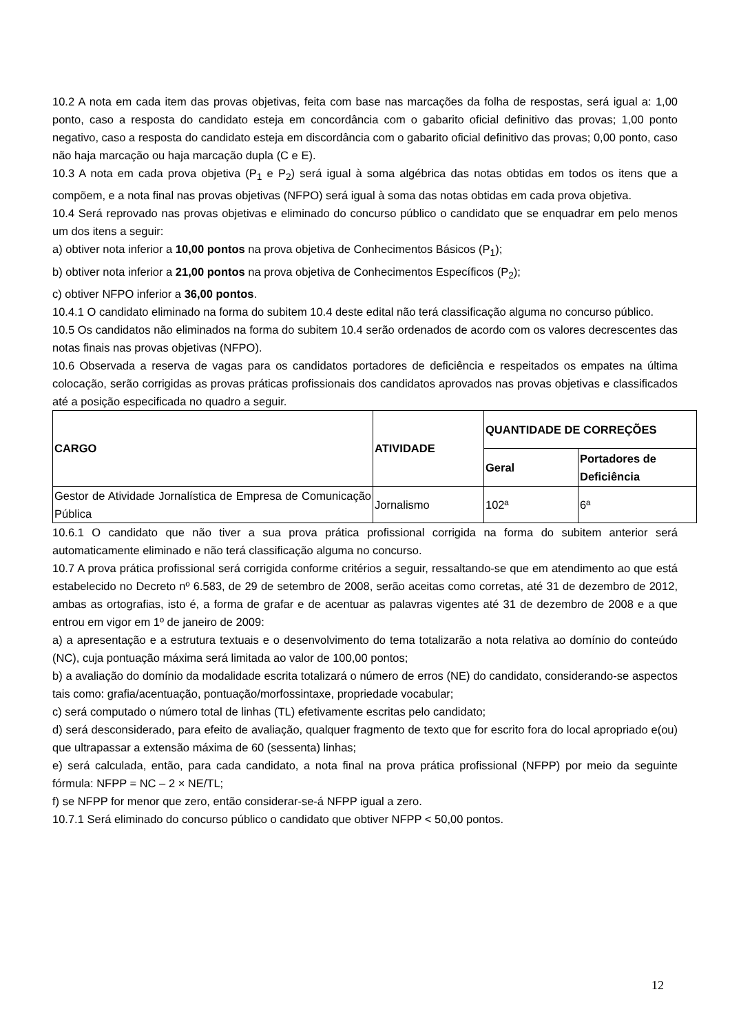10.2 A nota em cada item das provas objetivas, feita com base nas marcações da folha de respostas, será igual a: 1,00 ponto, caso a resposta do candidato esteja em concordância com o gabarito oficial definitivo das provas; 1,00 ponto negativo, caso a resposta do candidato esteja em discordância com o gabarito oficial definitivo das provas; 0,00 ponto, caso não haja marcação ou haja marcação dupla (C e E).
10.3 A nota em cada prova objetiva (P<sub>1</sub> e P<sub>2</sub>) será igual à soma algébrica das notas obtidas em todos os itens que a compõem, e a nota final nas provas objetivas (NFPO) será igual à soma das notas obtidas em cada prova objetiva.
10.4 Será reprovado nas provas objetivas e eliminado do concurso público o candidato que se enquadrar em pelo menos um dos itens a seguir:
a) obtiver nota inferior a 10,00 pontos na prova objetiva de Conhecimentos Básicos (P<sub>1</sub>);
b) obtiver nota inferior a 21,00 pontos na prova objetiva de Conhecimentos Específicos (P<sub>2</sub>);
c) obtiver NFPO inferior a 36,00 pontos.
10.4.1 O candidato eliminado na forma do subitem 10.4 deste edital não terá classificação alguma no concurso público.
10.5 Os candidatos não eliminados na forma do subitem 10.4 serão ordenados de acordo com os valores decrescentes das notas finais nas provas objetivas (NFPO).
10.6 Observada a reserva de vagas para os candidatos portadores de deficiência e respeitados os empates na última colocação, serão corrigidas as provas práticas profissionais dos candidatos aprovados nas provas objetivas e classificados até a posição especificada no quadro a seguir.
| CARGO | ATIVIDADE | QUANTIDADE DE CORREÇÕES | |
| --- | --- | --- | --- |
| | | Geral | Portadores de Deficiência |
| Gestor de Atividade Jornalística de Empresa de Comunicação Pública | Jornalismo | 102ª | 6ª |
10.6.1 O candidato que não tiver a sua prova prática profissional corrigida na forma do subitem anterior será automaticamente eliminado e não terá classificação alguma no concurso.
10.7 A prova prática profissional será corrigida conforme critérios a seguir, ressaltando-se que em atendimento ao que está estabelecido no Decreto nº 6.583, de 29 de setembro de 2008, serão aceitas como corretas, até 31 de dezembro de 2012, ambas as ortografias, isto é, a forma de grafar e de acentuar as palavras vigentes até 31 de dezembro de 2008 e a que entrou em vigor em 1º de janeiro de 2009:
a) a apresentação e a estrutura textuais e o desenvolvimento do tema totalizarão a nota relativa ao domínio do conteúdo (NC), cuja pontuação máxima será limitada ao valor de 100,00 pontos;
b) a avaliação do domínio da modalidade escrita totalizará o número de erros (NE) do candidato, considerando-se aspectos tais como: grafia/acentuação, pontuação/morfossintaxe, propriedade vocabular;
c) será computado o número total de linhas (TL) efetivamente escritas pelo candidato;
d) será desconsiderado, para efeito de avaliação, qualquer fragmento de texto que for escrito fora do local apropriado e(ou) que ultrapassar a extensão máxima de 60 (sessenta) linhas;
e) será calculada, então, para cada candidato, a nota final na prova prática profissional (NFPP) por meio da seguinte fórmula: NFPP = NC – 2 × NE/TL;
f) se NFPP for menor que zero, então considerar-se-á NFPP igual a zero.
10.7.1 Será eliminado do concurso público o candidato que obtiver NFPP < 50,00 pontos.
12